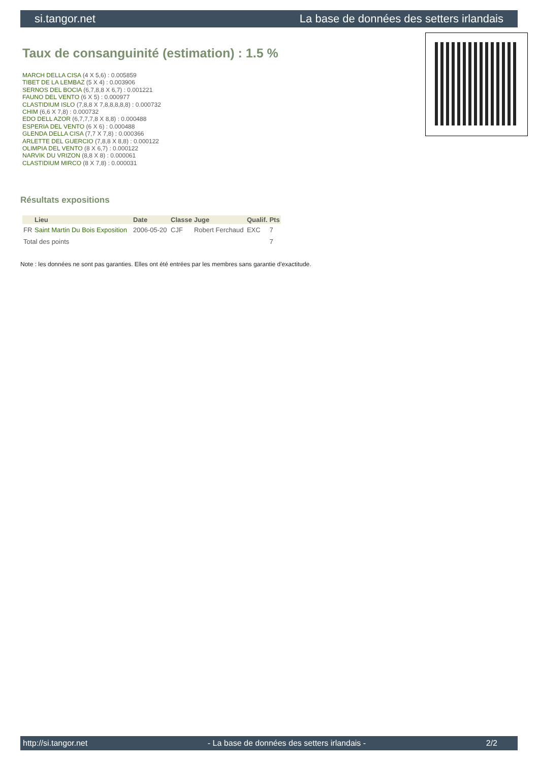si.tangor.net La base de données des setters irlandais
Taux de consanguinité (estimation) : 1.5 %
MARCH DELLA CISA (4 X 5,6) : 0.005859
TIBET DE LA LEMBAZ (5 X 4) : 0.003906
SERNOS DEL BOCIA (6,7,8,8 X 6,7) : 0.001221
FAUNO DEL VENTO (6 X 5) : 0.000977
CLASTIDIUM ISLO (7,8,8 X 7,8,8,8,8,8) : 0.000732
CHIM (6,6 X 7,8) : 0.000732
EDO DELL AZOR (6,7,7,7,8 X 8,8) : 0.000488
ESPERIA DEL VENTO (6 X 6) : 0.000488
GLENDA DELLA CISA (7,7 X 7,8) : 0.000366
ARLETTE DEL GUERCIO (7,8,8 X 8,8) : 0.000122
OLIMPIA DEL VENTO (8 X 6,7) : 0.000122
NARVIK DU VRIZON (8,8 X 8) : 0.000061
CLASTIDIUM MIRCO (8 X 7,8) : 0.000031
Résultats expositions
| | Lieu | Date | Classe | Juge | Qualif. | Pts |
| --- | --- | --- | --- | --- | --- | --- |
| FR | Saint Martin Du Bois Exposition | 2006-05-20 | CJF | Robert Ferchaud | EXC | 7 |
| Total des points | | | | | | 7 |
Note : les données ne sont pas garanties. Elles ont été entrées par les membres sans garantie d'exactitude.
http://si.tangor.net - La base de données des setters irlandais - 2/2